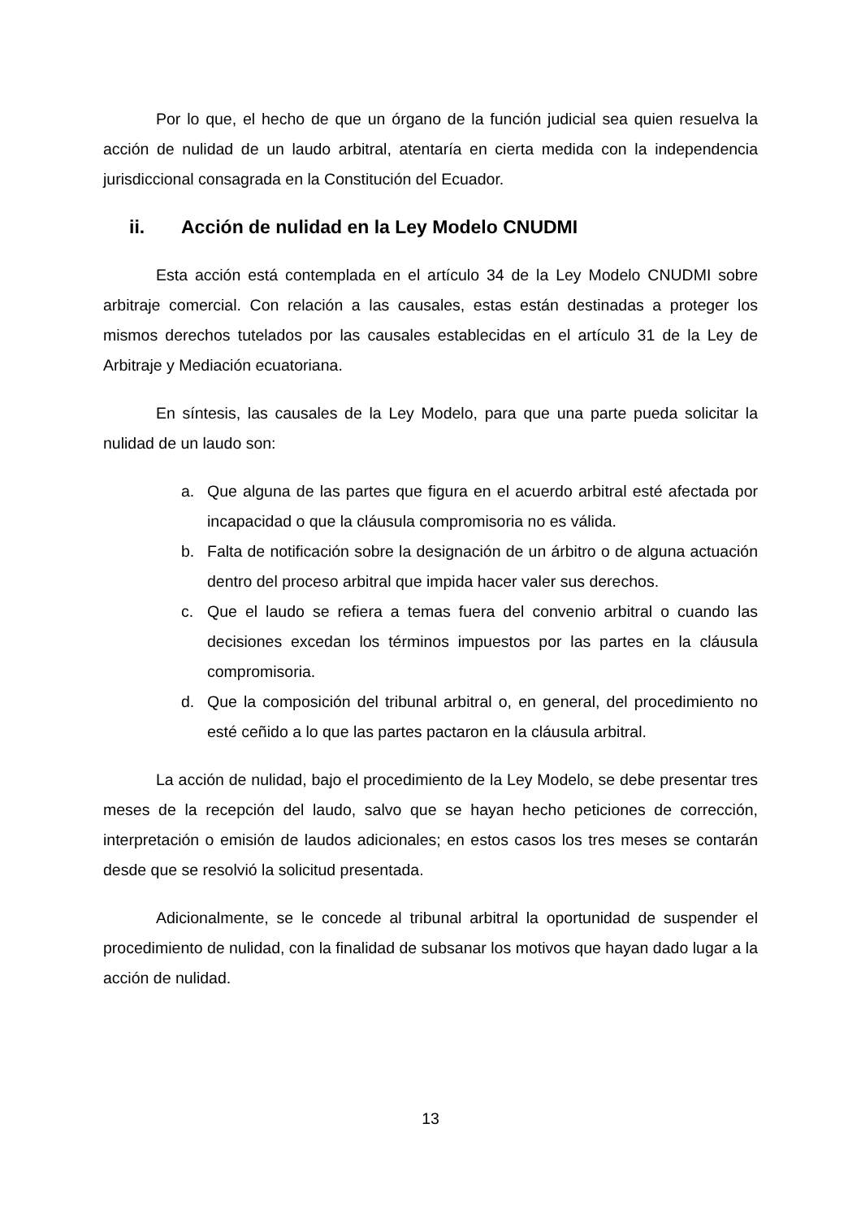Por lo que, el hecho de que un órgano de la función judicial sea quien resuelva la acción de nulidad de un laudo arbitral, atentaría en cierta medida con la independencia jurisdiccional consagrada en la Constitución del Ecuador.
ii. Acción de nulidad en la Ley Modelo CNUDMI
Esta acción está contemplada en el artículo 34 de la Ley Modelo CNUDMI sobre arbitraje comercial. Con relación a las causales, estas están destinadas a proteger los mismos derechos tutelados por las causales establecidas en el artículo 31 de la Ley de Arbitraje y Mediación ecuatoriana.
En síntesis, las causales de la Ley Modelo, para que una parte pueda solicitar la nulidad de un laudo son:
a. Que alguna de las partes que figura en el acuerdo arbitral esté afectada por incapacidad o que la cláusula compromisoria no es válida.
b. Falta de notificación sobre la designación de un árbitro o de alguna actuación dentro del proceso arbitral que impida hacer valer sus derechos.
c. Que el laudo se refiera a temas fuera del convenio arbitral o cuando las decisiones excedan los términos impuestos por las partes en la cláusula compromisoria.
d. Que la composición del tribunal arbitral o, en general, del procedimiento no esté ceñido a lo que las partes pactaron en la cláusula arbitral.
La acción de nulidad, bajo el procedimiento de la Ley Modelo, se debe presentar tres meses de la recepción del laudo, salvo que se hayan hecho peticiones de corrección, interpretación o emisión de laudos adicionales; en estos casos los tres meses se contarán desde que se resolvió la solicitud presentada.
Adicionalmente, se le concede al tribunal arbitral la oportunidad de suspender el procedimiento de nulidad, con la finalidad de subsanar los motivos que hayan dado lugar a la acción de nulidad.
13